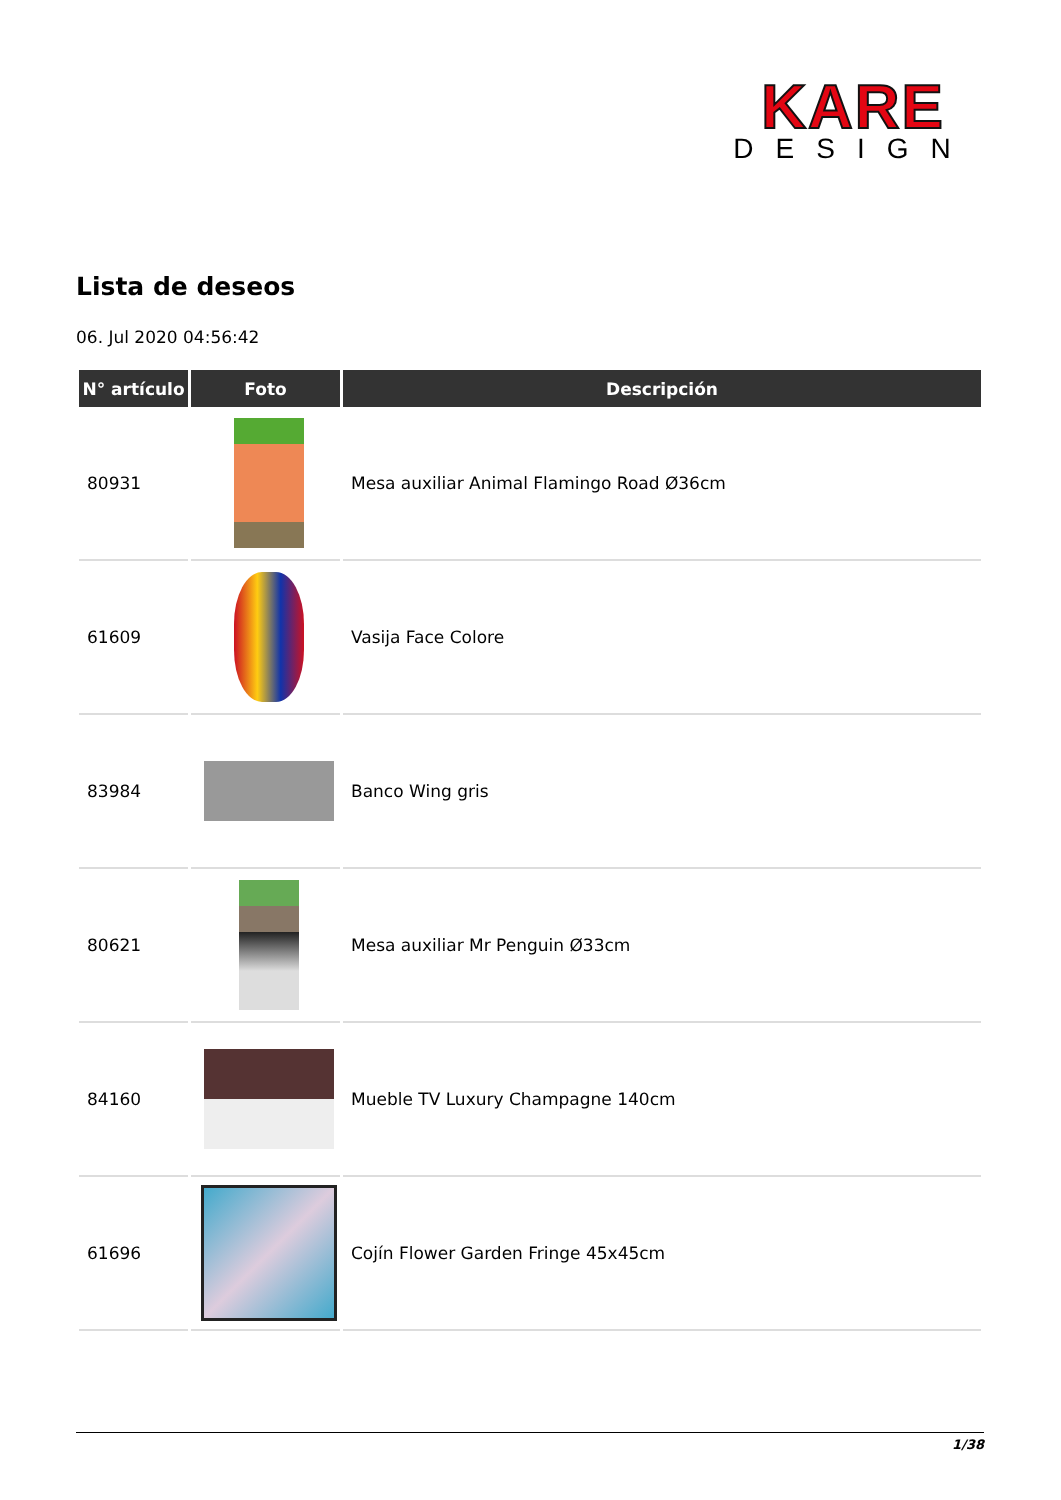KARE
DESIGN
Lista de deseos
06. Jul 2020 04:56:42
| N° artículo | Foto | Descripción |
| --- | --- | --- |
| 80931 | | Mesa auxiliar Animal Flamingo Road Ø36cm |
| 61609 | | Vasija Face Colore |
| 83984 | | Banco Wing gris |
| 80621 | | Mesa auxiliar Mr Penguin Ø33cm |
| 84160 | | Mueble TV Luxury Champagne 140cm |
| 61696 | | Cojín Flower Garden Fringe 45x45cm |
1/38